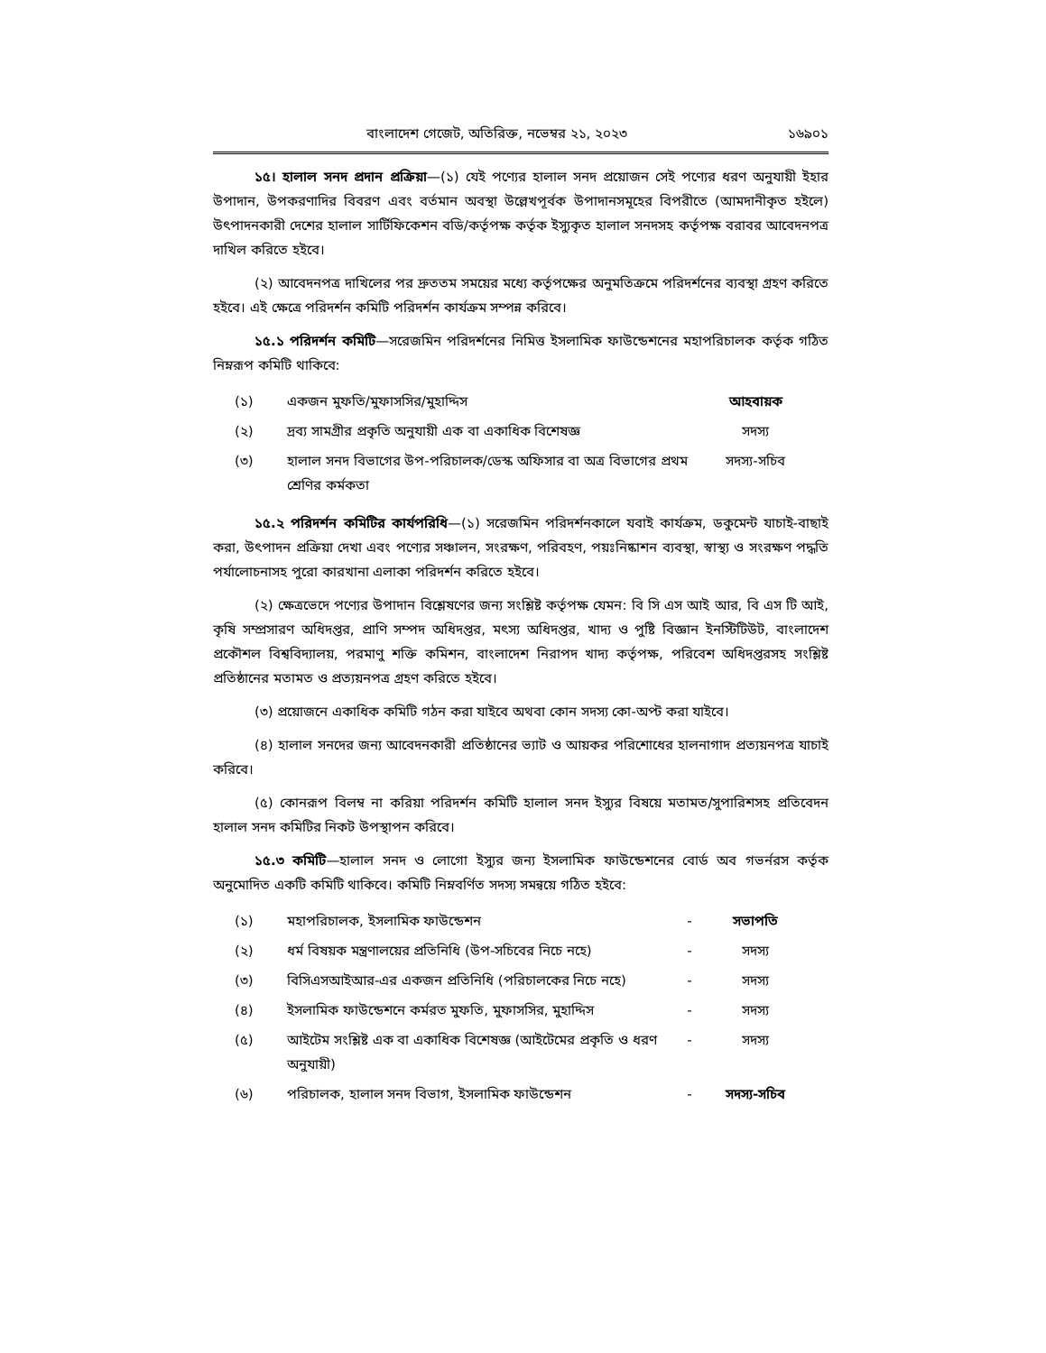বাংলাদেশ গেজেট, অতিরিক্ত, নভেম্বর ২১, ২০২৩ ১৬৯০১
১৫। হালাল সনদ প্রদান প্রক্রিয়া—(১) যেই পণ্যের হালাল সনদ প্রয়োজন সেই পণ্যের ধরণ অনুযায়ী ইহার উপাদান, উপকরণাদির বিবরণ এবং বর্তমান অবস্থা উল্লেখপূর্বক উপাদানসমূহের বিপরীতে (আমদানীকৃত হইলে) উৎপাদনকারী দেশের হালাল সার্টিফিকেশন বডি/কর্তৃপক্ষ কর্তৃক ইস্যুকৃত হালাল সনদসহ কর্তৃপক্ষ বরাবর আবেদনপত্র দাখিল করিতে হইবে।
(২) আবেদনপত্র দাখিলের পর দ্রুততম সময়ের মধ্যে কর্তৃপক্ষের অনুমতিক্রমে পরিদর্শনের ব্যবস্থা গ্রহণ করিতে হইবে। এই ক্ষেত্রে পরিদর্শন কমিটি পরিদর্শন কার্যক্রম সম্পন্ন করিবে।
১৫.১ পরিদর্শন কমিটি—সরেজমিন পরিদর্শনের নিমিত্ত ইসলামিক ফাউন্ডেশনের মহাপরিচালক কর্তৃক গঠিত নিম্নরূপ কমিটি থাকিবে:
| (১) | একজন মুফতি/মুফাসসির/মুহাদ্দিস | আহবায়ক |
| (২) | দ্রব্য সামগ্রীর প্রকৃতি অনুযায়ী এক বা একাধিক বিশেষজ্ঞ | সদস্য |
| (৩) | হালাল সনদ বিভাগের উপ-পরিচালক/ডেস্ক অফিসার বা অত্র বিভাগের প্রথম শ্রেণির কর্মকতা | সদস্য-সচিব |
১৫.২ পরিদর্শন কমিটির কার্যপরিধি—(১) সরেজমিন পরিদর্শনকালে যবাই কার্যক্রম, ডকুমেন্ট যাচাই-বাছাই করা, উৎপাদন প্রক্রিয়া দেখা এবং পণ্যের সঞ্চালন, সংরক্ষণ, পরিবহণ, পয়ঃনিষ্কাশন ব্যবস্থা, স্বাস্থ্য ও সংরক্ষণ পদ্ধতি পর্যালোচনাসহ পুরো কারখানা এলাকা পরিদর্শন করিতে হইবে।
(২) ক্ষেত্রভেদে পণ্যের উপাদান বিশ্লেষণের জন্য সংশ্লিষ্ট কর্তৃপক্ষ যেমন: বি সি এস আই আর, বি এস টি আই, কৃষি সম্প্রসারণ অধিদপ্তর, প্রাণি সম্পদ অধিদপ্তর, মৎস্য অধিদপ্তর, খাদ্য ও পুষ্টি বিজ্ঞান ইনস্টিটিউট, বাংলাদেশ প্রকৌশল বিশ্ববিদ্যালয়, পরমাণু শক্তি কমিশন, বাংলাদেশ নিরাপদ খাদ্য কর্তৃপক্ষ, পরিবেশ অধিদপ্তরসহ সংশ্লিষ্ট প্রতিষ্ঠানের মতামত ও প্রত্যয়নপত্র গ্রহণ করিতে হইবে।
(৩) প্রয়োজনে একাধিক কমিটি গঠন করা যাইবে অথবা কোন সদস্য কো-অপ্ট করা যাইবে।
(৪) হালাল সনদের জন্য আবেদনকারী প্রতিষ্ঠানের ভ্যাট ও আয়কর পরিশোধের হালনাগাদ প্রত্যয়নপত্র যাচাই করিবে।
(৫) কোনরূপ বিলম্ব না করিয়া পরিদর্শন কমিটি হালাল সনদ ইস্যুর বিষয়ে মতামত/সুপারিশসহ প্রতিবেদন হালাল সনদ কমিটির নিকট উপস্থাপন করিবে।
১৫.৩ কমিটি—হালাল সনদ ও লোগো ইস্যুর জন্য ইসলামিক ফাউন্ডেশনের বোর্ড অব গভর্নরস কর্তৃক অনুমোদিত একটি কমিটি থাকিবে। কমিটি নিম্নবর্ণিত সদস্য সমন্বয়ে গঠিত হইবে:
| (১) | মহাপরিচালক, ইসলামিক ফাউন্ডেশন | - | সভাপতি |
| (২) | ধর্ম বিষয়ক মন্ত্রণালয়ের প্রতিনিধি (উপ-সচিবের নিচে নহে) | - | সদস্য |
| (৩) | বিসিএসআইআর-এর একজন প্রতিনিধি (পরিচালকের নিচে নহে) | - | সদস্য |
| (৪) | ইসলামিক ফাউন্ডেশনে কর্মরত মুফতি, মুফাসসির, মুহাদ্দিস | - | সদস্য |
| (৫) | আইটেম সংশ্লিষ্ট এক বা একাধিক বিশেষজ্ঞ (আইটেমের প্রকৃতি ও ধরণ অনুযায়ী) | - | সদস্য |
| (৬) | পরিচালক, হালাল সনদ বিভাগ, ইসলামিক ফাউন্ডেশন | - | সদস্য-সচিব |